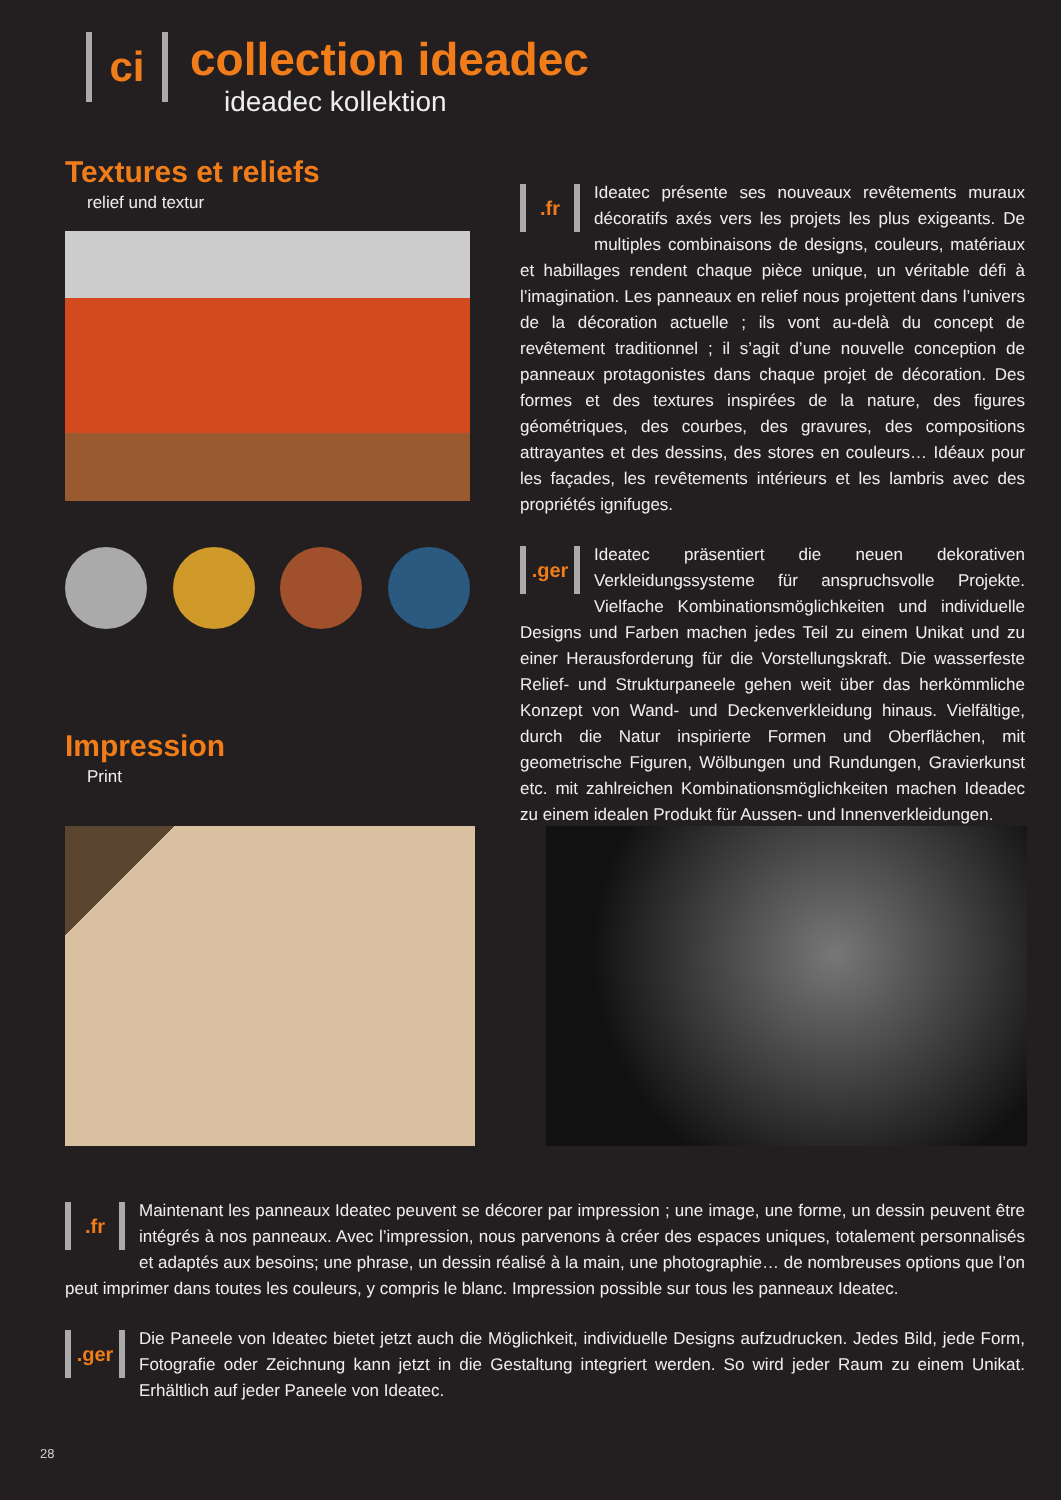ci
collection ideadec
ideadec kollektion
Textures et reliefs
relief und textur
Impression
Print
.fr Ideatec présente ses nouveaux revêtements muraux décoratifs axés vers les projets les plus exigeants. De multiples combinaisons de designs, couleurs, matériaux et habillages rendent chaque pièce unique, un véritable défi à l’imagination. Les panneaux en relief nous projettent dans l’univers de la décoration actuelle ; ils vont au-delà du concept de revêtement traditionnel ; il s’agit d’une nouvelle conception de panneaux protagonistes dans chaque projet de décoration. Des formes et des textures inspirées de la nature, des figures géométriques, des courbes, des gravures, des compositions attrayantes et des dessins, des stores en couleurs… Idéaux pour les façades, les revêtements intérieurs et les lambris avec des propriétés ignifuges.
.ger Ideatec präsentiert die neuen dekorativen Verkleidungssysteme für anspruchsvolle Projekte. Vielfache Kombinationsmöglichkeiten und individuelle Designs und Farben machen jedes Teil zu einem Unikat und zu einer Herausforderung für die Vorstellungskraft. Die wasserfeste Relief- und Strukturpaneele gehen weit über das herkömmliche Konzept von Wand- und Deckenverkleidung hinaus. Vielfältige, durch die Natur inspirierte Formen und Oberflächen, mit geometrische Figuren, Wölbungen und Rundungen, Gravierkunst etc. mit zahlreichen Kombinationsmöglichkeiten machen Ideadec zu einem idealen Produkt für Aussen- und Innenverkleidungen.
.fr Maintenant les panneaux Ideatec peuvent se décorer par impression ; une image, une forme, un dessin peuvent être intégrés à nos panneaux. Avec l’impression, nous parvenons à créer des espaces uniques, totalement personnalisés et adaptés aux besoins; une phrase, un dessin réalisé à la main, une photographie… de nombreuses options que l’on peut imprimer dans toutes les couleurs, y compris le blanc. Impression possible sur tous les panneaux Ideatec.
.ger Die Paneele von Ideatec bietet jetzt auch die Möglichkeit, individuelle Designs aufzudrucken. Jedes Bild, jede Form, Fotografie oder Zeichnung kann jetzt in die Gestaltung integriert werden. So wird jeder Raum zu einem Unikat. Erhältlich auf jeder Paneele von Ideatec.
28